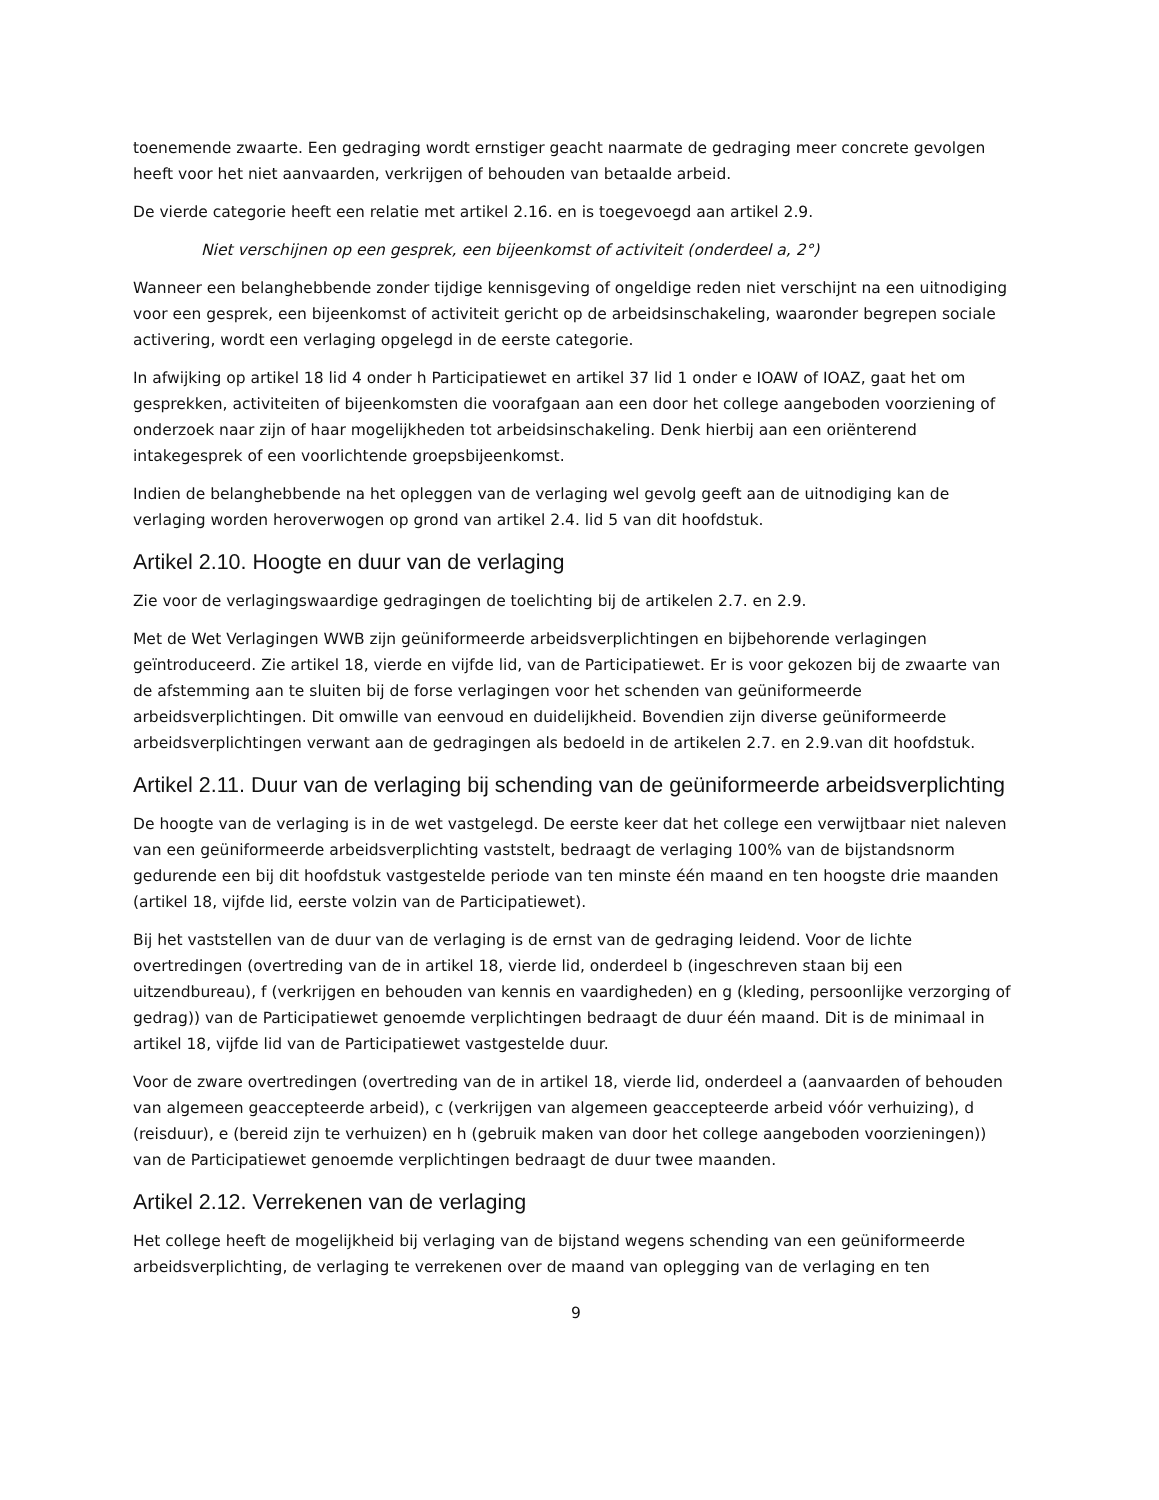toenemende zwaarte. Een gedraging wordt ernstiger geacht naarmate de gedraging meer concrete gevolgen heeft voor het niet aanvaarden, verkrijgen of behouden van betaalde arbeid.
De vierde categorie heeft een relatie met artikel 2.16. en is toegevoegd aan artikel 2.9.
Niet verschijnen op een gesprek, een bijeenkomst of activiteit (onderdeel a, 2°)
Wanneer een belanghebbende zonder tijdige kennisgeving of ongeldige reden niet verschijnt na een uitnodiging voor een gesprek, een bijeenkomst of activiteit gericht op de arbeidsinschakeling, waaronder begrepen sociale activering, wordt een verlaging opgelegd in de eerste categorie.
In afwijking op artikel 18 lid 4 onder h Participatiewet en artikel 37 lid 1 onder e IOAW of IOAZ, gaat het om gesprekken, activiteiten of bijeenkomsten die voorafgaan aan een door het college aangeboden voorziening of onderzoek naar zijn of haar mogelijkheden tot arbeidsinschakeling. Denk hierbij aan een oriënterend intakegesprek of een voorlichtende groepsbijeenkomst.
Indien de belanghebbende na het opleggen van de verlaging wel gevolg geeft aan de uitnodiging kan de verlaging worden heroverwogen op grond van artikel 2.4. lid 5 van dit hoofdstuk.
Artikel 2.10. Hoogte en duur van de verlaging
Zie voor de verlagingswaardige gedragingen de toelichting bij de artikelen 2.7. en 2.9.
Met de Wet Verlagingen WWB zijn geüniformeerde arbeidsverplichtingen en bijbehorende verlagingen geïntroduceerd. Zie artikel 18, vierde en vijfde lid, van de Participatiewet. Er is voor gekozen bij de zwaarte van de afstemming aan te sluiten bij de forse verlagingen voor het schenden van geüniformeerde arbeidsverplichtingen. Dit omwille van eenvoud en duidelijkheid. Bovendien zijn diverse geüniformeerde arbeidsverplichtingen verwant aan de gedragingen als bedoeld in de artikelen 2.7. en 2.9.van dit hoofdstuk.
Artikel 2.11. Duur van de verlaging bij schending van de geüniformeerde arbeidsverplichting
De hoogte van de verlaging is in de wet vastgelegd. De eerste keer dat het college een verwijtbaar niet naleven van een geüniformeerde arbeidsverplichting vaststelt, bedraagt de verlaging 100% van de bijstandsnorm gedurende een bij dit hoofdstuk vastgestelde periode van ten minste één maand en ten hoogste drie maanden (artikel 18, vijfde lid, eerste volzin van de Participatiewet).
Bij het vaststellen van de duur van de verlaging is de ernst van de gedraging leidend. Voor de lichte overtredingen (overtreding van de in artikel 18, vierde lid, onderdeel b (ingeschreven staan bij een uitzendbureau), f (verkrijgen en behouden van kennis en vaardigheden) en g (kleding, persoonlijke verzorging of gedrag)) van de Participatiewet genoemde verplichtingen bedraagt de duur één maand. Dit is de minimaal in artikel 18, vijfde lid van de Participatiewet vastgestelde duur.
Voor de zware overtredingen (overtreding van de in artikel 18, vierde lid, onderdeel a (aanvaarden of behouden van algemeen geaccepteerde arbeid), c (verkrijgen van algemeen geaccepteerde arbeid vóór verhuizing), d (reisduur), e (bereid zijn te verhuizen) en h (gebruik maken van door het college aangeboden voorzieningen)) van de Participatiewet genoemde verplichtingen bedraagt de duur twee maanden.
Artikel 2.12. Verrekenen van de verlaging
Het college heeft de mogelijkheid bij verlaging van de bijstand wegens schending van een geüniformeerde arbeidsverplichting, de verlaging te verrekenen over de maand van oplegging van de verlaging en ten
9